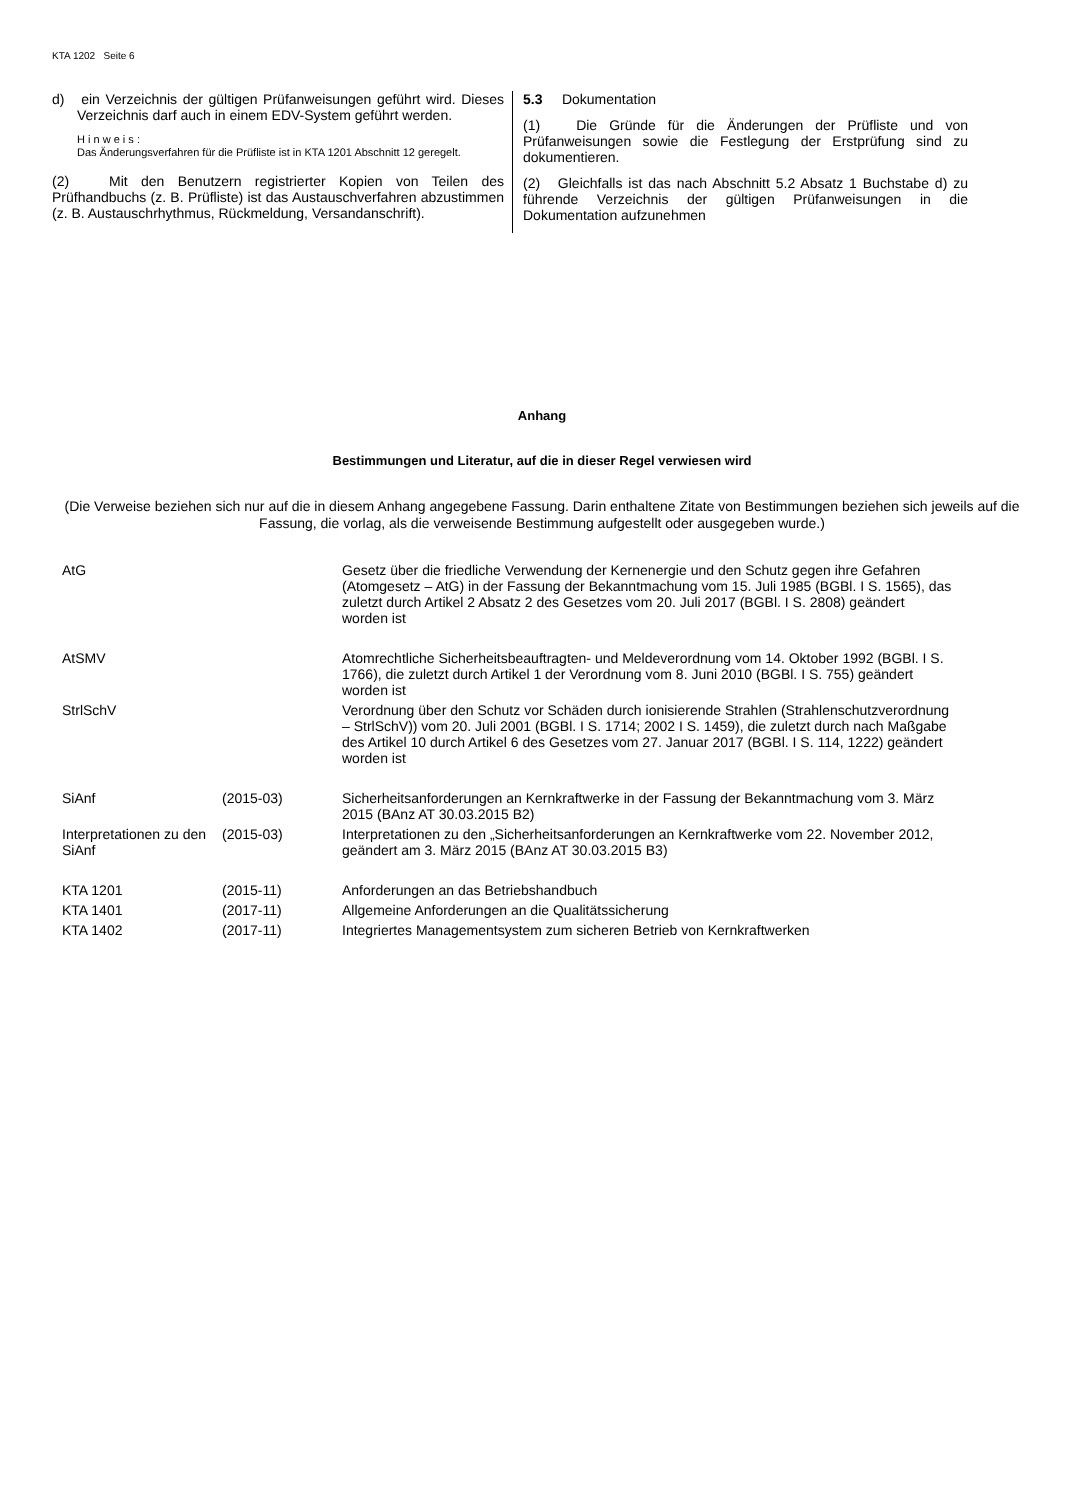KTA 1202 Seite 6
d) ein Verzeichnis der gültigen Prüfanweisungen geführt wird. Dieses Verzeichnis darf auch in einem EDV-System geführt werden.
H i n w e i s :
Das Änderungsverfahren für die Prüfliste ist in KTA 1201 Abschnitt 12 geregelt.
(2) Mit den Benutzern registrierter Kopien von Teilen des Prüfhandbuchs (z. B. Prüfliste) ist das Austauschverfahren abzustimmen (z. B. Austauschrhythmus, Rückmeldung, Versandanschrift).
5.3 Dokumentation
(1) Die Gründe für die Änderungen der Prüfliste und von Prüfanweisungen sowie die Festlegung der Erstprüfung sind zu dokumentieren.
(2) Gleichfalls ist das nach Abschnitt 5.2 Absatz 1 Buchstabe d) zu führende Verzeichnis der gültigen Prüfanweisungen in die Dokumentation aufzunehmen
Anhang
Bestimmungen und Literatur, auf die in dieser Regel verwiesen wird
(Die Verweise beziehen sich nur auf die in diesem Anhang angegebene Fassung. Darin enthaltene Zitate von Bestimmungen beziehen sich jeweils auf die Fassung, die vorlag, als die verweisende Bestimmung aufgestellt oder ausgegeben wurde.)
| AtG | | Gesetz über die friedliche Verwendung der Kernenergie und den Schutz gegen ihre Gefahren (Atomgesetz – AtG) in der Fassung der Bekanntmachung vom 15. Juli 1985 (BGBl. I S. 1565), das zuletzt durch Artikel 2 Absatz 2 des Gesetzes vom 20. Juli 2017 (BGBl. I S. 2808) geändert worden ist |
| AtSMV | | Atomrechtliche Sicherheitsbeauftragten- und Meldeverordnung vom 14. Oktober 1992 (BGBl. I S. 1766), die zuletzt durch Artikel 1 der Verordnung vom 8. Juni 2010 (BGBl. I S. 755) geändert worden ist |
| StrlSchV | | Verordnung über den Schutz vor Schäden durch ionisierende Strahlen (Strahlenschutzverordnung – StrlSchV)) vom 20. Juli 2001 (BGBl. I S. 1714; 2002 I S. 1459), die zuletzt durch nach Maßgabe des Artikel 10 durch Artikel 6 des Gesetzes vom 27. Januar 2017 (BGBl. I S. 114, 1222) geändert worden ist |
| SiAnf | (2015-03) | Sicherheitsanforderungen an Kernkraftwerke in der Fassung der Bekanntmachung vom 3. März 2015 (BAnz AT 30.03.2015 B2) |
| Interpretationen zu den SiAnf | (2015-03) | Interpretationen zu den „Sicherheitsanforderungen an Kernkraftwerke vom 22. November 2012, geändert am 3. März 2015 (BAnz AT 30.03.2015 B3) |
| KTA 1201 | (2015-11) | Anforderungen an das Betriebshandbuch |
| KTA 1401 | (2017-11) | Allgemeine Anforderungen an die Qualitätssicherung |
| KTA 1402 | (2017-11) | Integriertes Managementsystem zum sicheren Betrieb von Kernkraftwerken |